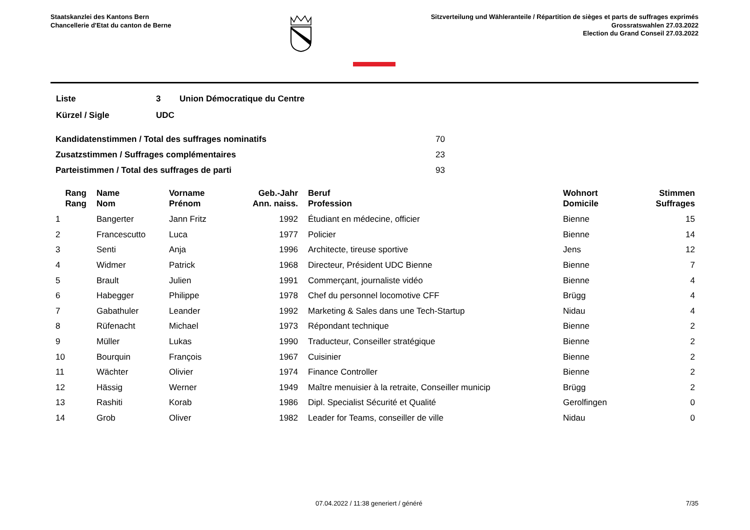Staatskanzlei des Kantons Bern
Chancellerie d'Etat du canton de Berne
Sitzverteilung und Wähleranteile / Répartition de sièges et parts de suffrages exprimés
Grossratswahlen 27.03.2022
Election du Grand Conseil 27.03.2022
| Liste | 3 | Union Démocratique du Centre |
| Kürzel / Sigle | UDC | |
| Kandidatenstimmen / Total des suffrages nominatifs | 70 |
| Zusatzstimmen / Suffrages complémentaires | 23 |
| Parteistimmen / Total des suffrages de parti | 93 |
| Rang Rang | Name Nom | Vorname Prénom | Geb.-Jahr Ann. naiss. | Beruf Profession | Wohnort Domicile | Stimmen Suffrages |
| --- | --- | --- | --- | --- | --- | --- |
| 1 | Bangerter | Jann Fritz | 1992 | Étudiant en médecine, officier | Bienne | 15 |
| 2 | Francescutto | Luca | 1977 | Policier | Bienne | 14 |
| 3 | Senti | Anja | 1996 | Architecte, tireuse sportive | Jens | 12 |
| 4 | Widmer | Patrick | 1968 | Directeur, Président UDC Bienne | Bienne | 7 |
| 5 | Brault | Julien | 1991 | Commerçant, journaliste vidéo | Bienne | 4 |
| 6 | Habegger | Philippe | 1978 | Chef du personnel locomotive CFF | Brügg | 4 |
| 7 | Gabathuler | Leander | 1992 | Marketing & Sales dans une Tech-Startup | Nidau | 4 |
| 8 | Rüfenacht | Michael | 1973 | Répondant technique | Bienne | 2 |
| 9 | Müller | Lukas | 1990 | Traducteur, Conseiller stratégique | Bienne | 2 |
| 10 | Bourquin | François | 1967 | Cuisinier | Bienne | 2 |
| 11 | Wächter | Olivier | 1974 | Finance Controller | Bienne | 2 |
| 12 | Hässig | Werner | 1949 | Maître menuisier à la retraite, Conseiller municip | Brügg | 2 |
| 13 | Rashiti | Korab | 1986 | Dipl. Specialist Sécurité et Qualité | Gerolfingen | 0 |
| 14 | Grob | Oliver | 1982 | Leader for Teams, conseiller de ville | Nidau | 0 |
07.04.2022 / 11:38 generiert / généré 7/35